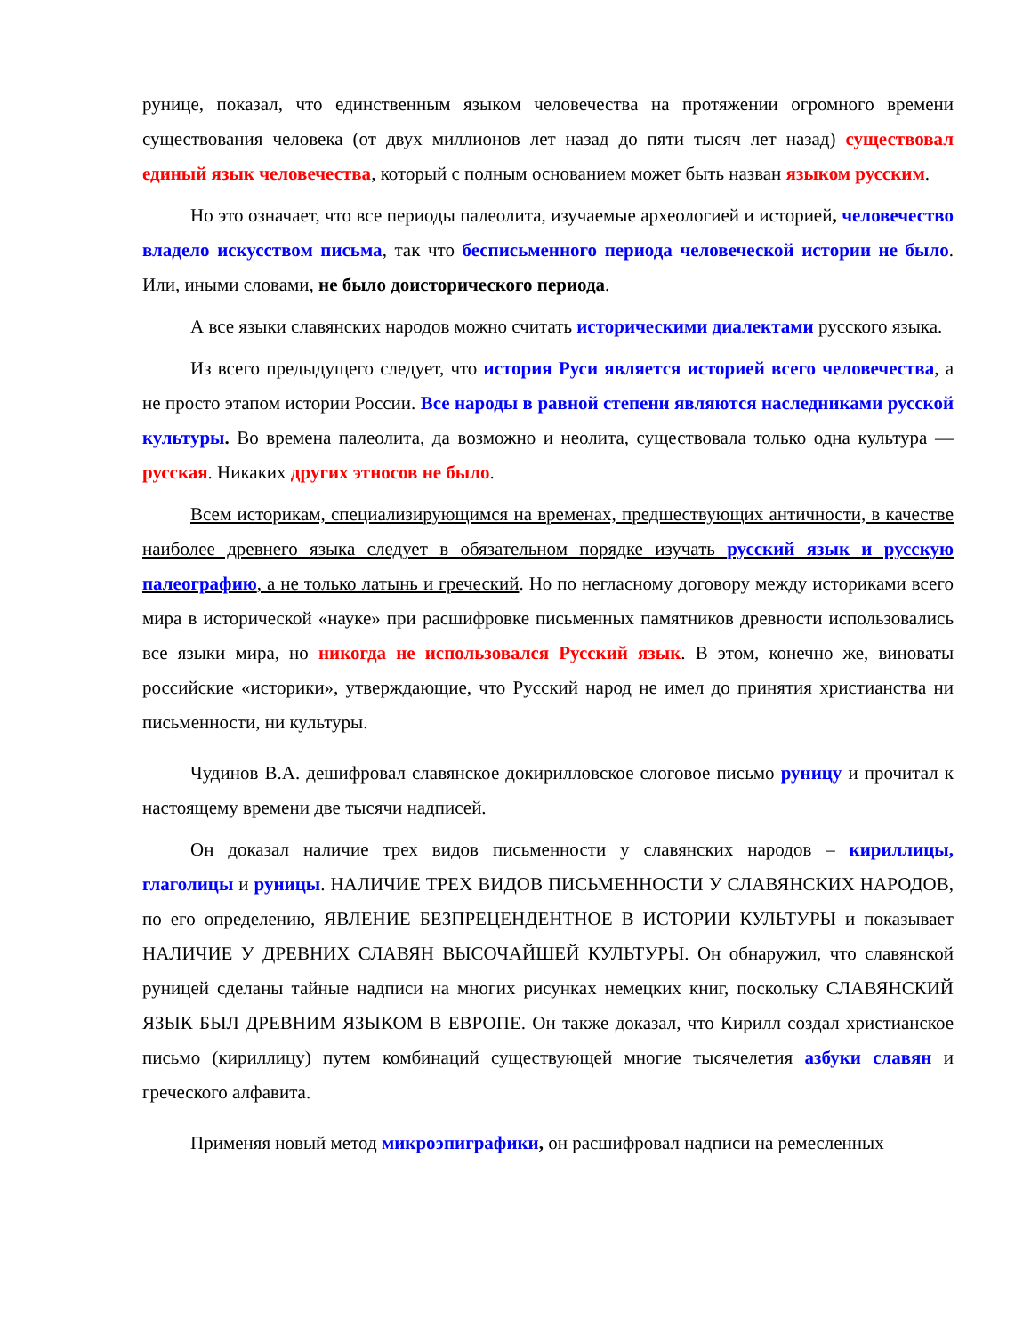рунице, показал, что единственным языком человечества на протяжении огромного времени существования человека (от двух миллионов лет назад до пяти тысяч лет назад) существовал единый язык человечества, который с полным основанием может быть назван языком русским.
Но это означает, что все периоды палеолита, изучаемые археологией и историей, человечество владело искусством письма, так что бесписьменного периода человеческой истории не было. Или, иными словами, не было доисторического периода.
А все языки славянских народов можно считать историческими диалектами русского языка.
Из всего предыдущего следует, что история Руси является историей всего человечества, а не просто этапом истории России. Все народы в равной степени являются наследниками русской культуры. Во времена палеолита, да возможно и неолита, существовала только одна культура — русская. Никаких других этносов не было.
Всем историкам, специализирующимся на временах, предшествующих античности, в качестве наиболее древнего языка следует в обязательном порядке изучать русский язык и русскую палеографию, а не только латынь и греческий. Но по негласному договору между историками всего мира в исторической «науке» при расшифровке письменных памятников древности использовались все языки мира, но никогда не использовался Русский язык. В этом, конечно же, виноваты российские «историки», утверждающие, что Русский народ не имел до принятия христианства ни письменности, ни культуры.
Чудинов В.А. дешифровал славянское докирилловское слоговое письмо руницу и прочитал к настоящему времени две тысячи надписей.
Он доказал наличие трех видов письменности у славянских народов – кириллицы, глаголицы и руницы. НАЛИЧИЕ ТРЕХ ВИДОВ ПИСЬМЕННОСТИ У СЛАВЯНСКИХ НАРОДОВ, по его определению, ЯВЛЕНИЕ БЕЗПРЕЦЕНДЕНТНОЕ В ИСТОРИИ КУЛЬТУРЫ и показывает НАЛИЧИЕ У ДРЕВНИХ СЛАВЯН ВЫСОЧАЙШЕЙ КУЛЬТУРЫ. Он обнаружил, что славянской руницей сделаны тайные надписи на многих рисунках немецких книг, поскольку СЛАВЯНСКИЙ ЯЗЫК БЫЛ ДРЕВНИМ ЯЗЫКОМ В ЕВРОПЕ. Он также доказал, что Кирилл создал христианское письмо (кириллицу) путем комбинаций существующей многие тысячелетия азбуки славян и греческого алфавита.
Применяя новый метод микроэпиграфики, он расшифровал надписи на ремесленных